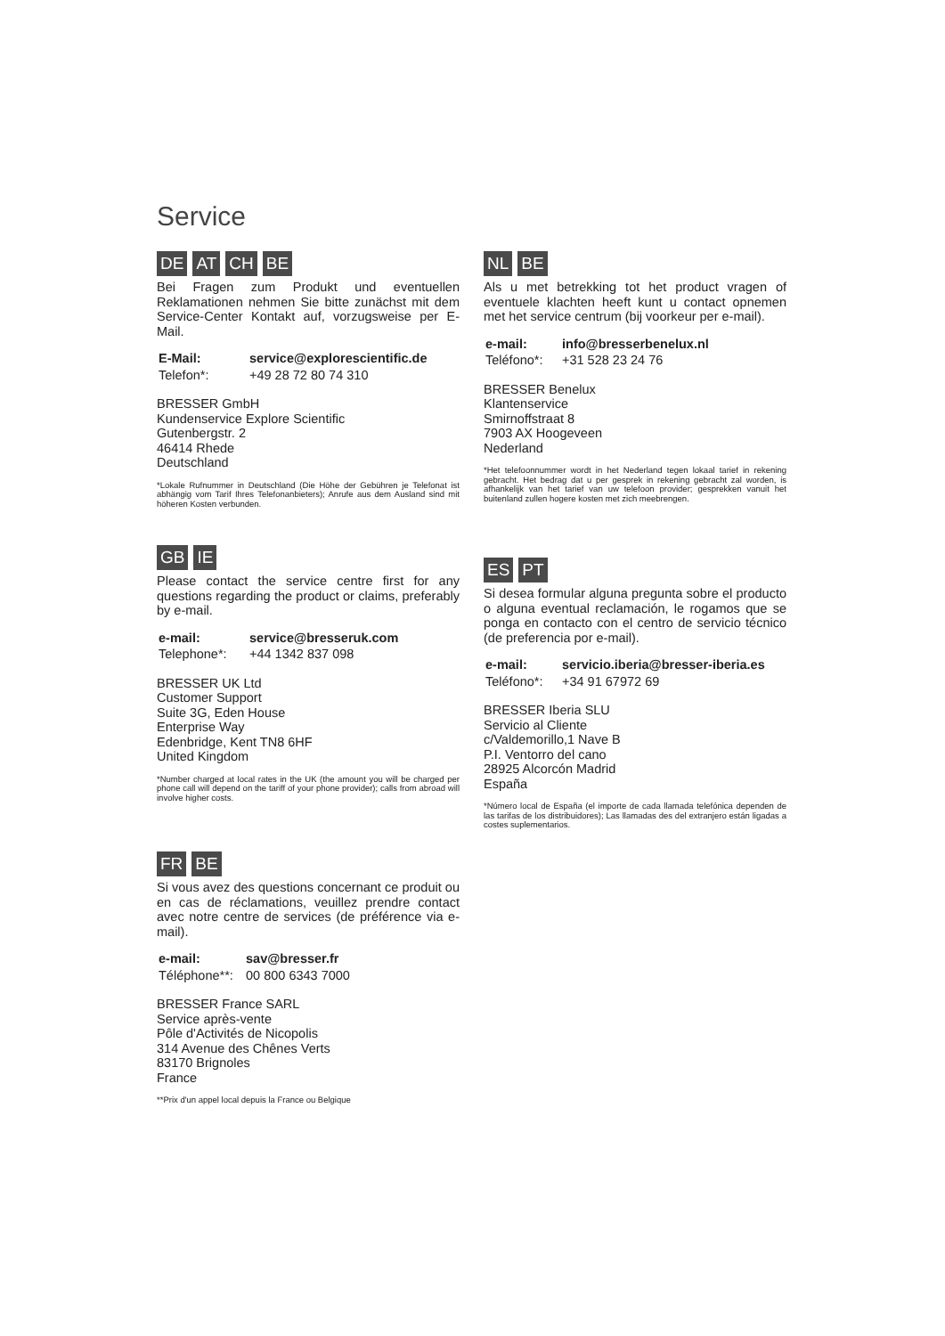Service
DE AT CH BE
Bei Fragen zum Produkt und eventuellen Reklamationen nehmen Sie bitte zunächst mit dem Service-Center Kontakt auf, vorzugsweise per E-Mail.
| E-Mail: | service@explorescientific.de |
| Telefon*: | +49 28 72 80 74 310 |
BRESSER GmbH
Kundenservice Explore Scientific
Gutenbergstr. 2
46414 Rhede
Deutschland
*Lokale Rufnummer in Deutschland (Die Höhe der Gebühren je Telefonat ist abhängig vom Tarif Ihres Telefonanbieters); Anrufe aus dem Ausland sind mit höheren Kosten verbunden.
NL BE
Als u met betrekking tot het product vragen of eventuele klachten heeft kunt u contact opnemen met het service centrum (bij voorkeur per e-mail).
| e-mail: | info@bresserbenelux.nl |
| Teléfono*: | +31 528 23 24 76 |
BRESSER Benelux
Klantenservice
Smirnoffstraat 8
7903 AX Hoogeveen
Nederland
*Het telefoonnummer wordt in het Nederland tegen lokaal tarief in rekening gebracht. Het bedrag dat u per gesprek in rekening gebracht zal worden, is afhankelijk van het tarief van uw telefoon provider; gesprekken vanuit het buitenland zullen hogere kosten met zich meebrengen.
GB IE
Please contact the service centre first for any questions regarding the product or claims, preferably by e-mail.
| e-mail: | service@bresseruk.com |
| Telephone*: | +44 1342 837 098 |
BRESSER UK Ltd
Customer Support
Suite 3G, Eden House
Enterprise Way
Edenbridge, Kent TN8 6HF
United Kingdom
*Number charged at local rates in the UK (the amount you will be charged per phone call will depend on the tariff of your phone provider); calls from abroad will involve higher costs.
ES PT
Si desea formular alguna pregunta sobre el producto o alguna eventual reclamación, le rogamos que se ponga en contacto con el centro de servicio técnico (de preferencia por e-mail).
| e-mail: | servicio.iberia@bresser-iberia.es |
| Teléfono*: | +34 91 67972 69 |
BRESSER Iberia SLU
Servicio al Cliente
c/Valdemorillo,1 Nave B
P.I. Ventorro del cano
28925 Alcorcón Madrid
España
*Número local de España (el importe de cada llamada telefónica dependen de las tarifas de los distribuidores); Las llamadas des del extranjero están ligadas a costes suplementarios.
FR BE
Si vous avez des questions concernant ce produit ou en cas de réclamations, veuillez prendre contact avec notre centre de services (de préférence via e-mail).
| e-mail: | sav@bresser.fr |
| Téléphone**: | 00 800 6343 7000 |
BRESSER France SARL
Service après-vente
Pôle d'Activités de Nicopolis
314 Avenue des Chênes Verts
83170 Brignoles
France
**Prix d'un appel local depuis la France ou Belgique